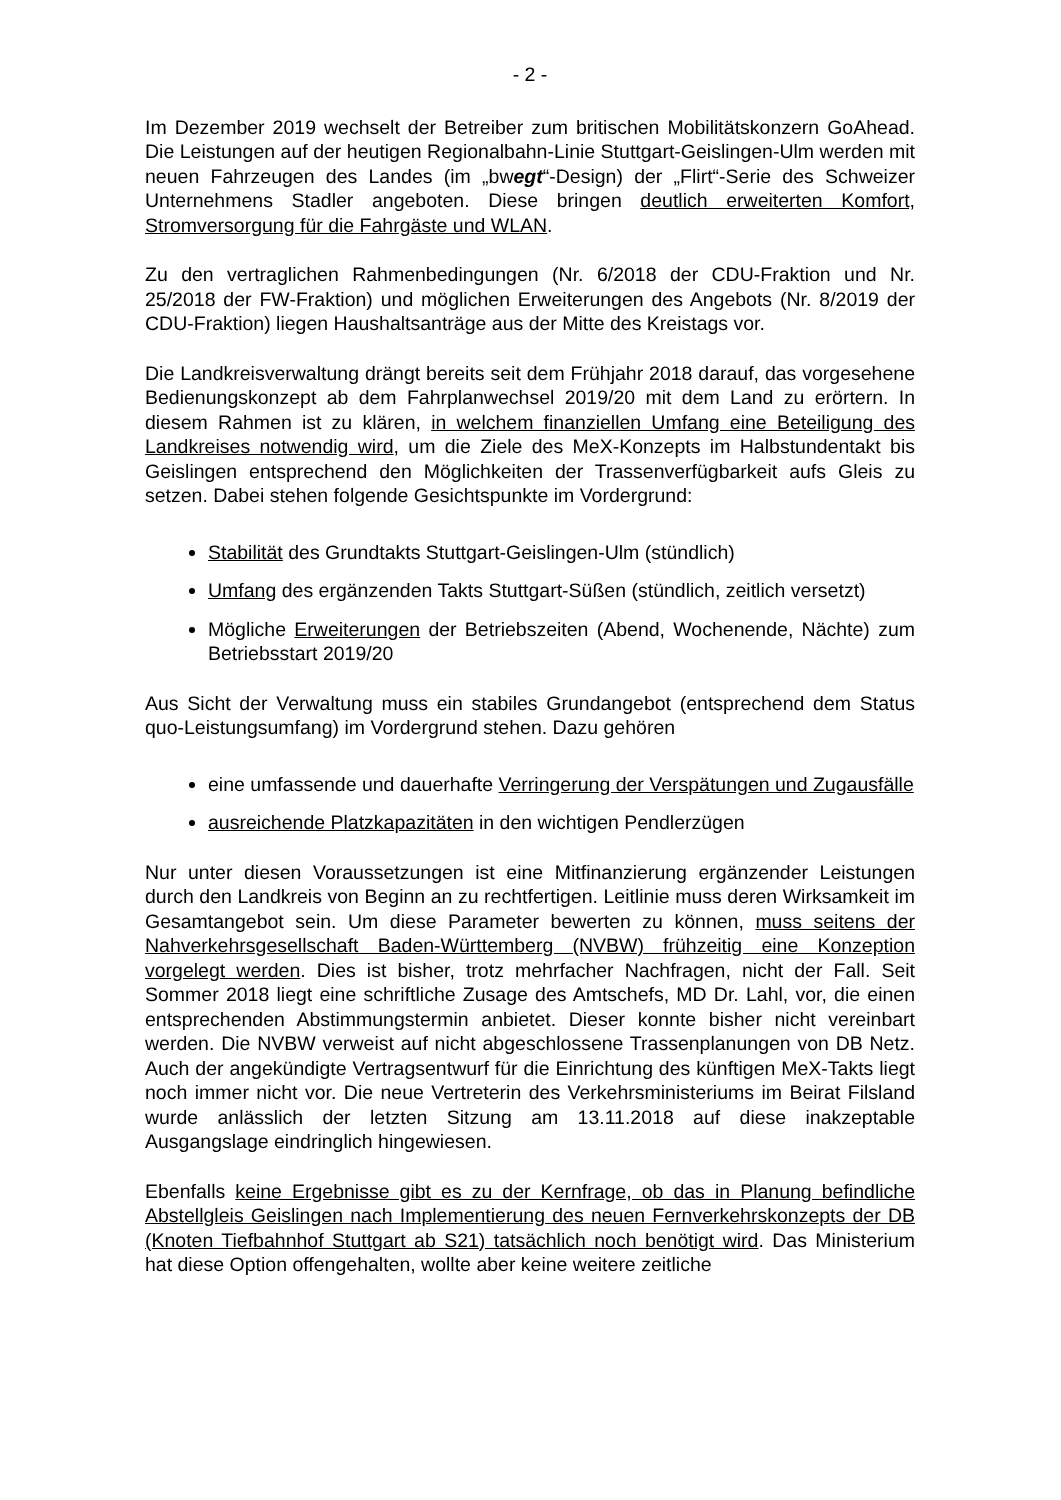- 2 -
Im Dezember 2019 wechselt der Betreiber zum britischen Mobilitätskonzern GoAhead. Die Leistungen auf der heutigen Regionalbahn-Linie Stuttgart-Geislingen-Ulm werden mit neuen Fahrzeugen des Landes (im „bwegt“-Design) der „Flirt“-Serie des Schweizer Unternehmens Stadler angeboten. Diese bringen deutlich erweiterten Komfort, Stromversorgung für die Fahrgäste und WLAN.
Zu den vertraglichen Rahmenbedingungen (Nr. 6/2018 der CDU-Fraktion und Nr. 25/2018 der FW-Fraktion) und möglichen Erweiterungen des Angebots (Nr. 8/2019 der CDU-Fraktion) liegen Haushaltsanträge aus der Mitte des Kreistags vor.
Die Landkreisverwaltung drängt bereits seit dem Frühjahr 2018 darauf, das vorgesehene Bedienungskonzept ab dem Fahrplanwechsel 2019/20 mit dem Land zu erörtern. In diesem Rahmen ist zu klären, in welchem finanziellen Umfang eine Beteiligung des Landkreises notwendig wird, um die Ziele des MeX-Konzepts im Halbstundentakt bis Geislingen entsprechend den Möglichkeiten der Trassenverfügbarkeit aufs Gleis zu setzen. Dabei stehen folgende Gesichtspunkte im Vordergrund:
Stabilität des Grundtakts Stuttgart-Geislingen-Ulm (stündlich)
Umfang des ergänzenden Takts Stuttgart-Süßen (stündlich, zeitlich versetzt)
Mögliche Erweiterungen der Betriebszeiten (Abend, Wochenende, Nächte) zum Betriebsstart 2019/20
Aus Sicht der Verwaltung muss ein stabiles Grundangebot (entsprechend dem Status quo-Leistungsumfang) im Vordergrund stehen. Dazu gehören
eine umfassende und dauerhafte Verringerung der Verspätungen und Zugausfälle
ausreichende Platzkapazitäten in den wichtigen Pendlerzügen
Nur unter diesen Voraussetzungen ist eine Mitfinanzierung ergänzender Leistungen durch den Landkreis von Beginn an zu rechtfertigen. Leitlinie muss deren Wirksamkeit im Gesamtangebot sein. Um diese Parameter bewerten zu können, muss seitens der Nahverkehrsgesellschaft Baden-Württemberg (NVBW) frühzeitig eine Konzeption vorgelegt werden. Dies ist bisher, trotz mehrfacher Nachfragen, nicht der Fall. Seit Sommer 2018 liegt eine schriftliche Zusage des Amtschefs, MD Dr. Lahl, vor, die einen entsprechenden Abstimmungstermin anbietet. Dieser konnte bisher nicht vereinbart werden. Die NVBW verweist auf nicht abgeschlossene Trassenplanungen von DB Netz. Auch der angekündigte Vertragsentwurf für die Einrichtung des künftigen MeX-Takts liegt noch immer nicht vor. Die neue Vertreterin des Verkehrsministeriums im Beirat Filsland wurde anlässlich der letzten Sitzung am 13.11.2018 auf diese inakzeptable Ausgangslage eindringlich hingewiesen.
Ebenfalls keine Ergebnisse gibt es zu der Kernfrage, ob das in Planung befindliche Abstellgleis Geislingen nach Implementierung des neuen Fernverkehrskonzepts der DB (Knoten Tiefbahnhof Stuttgart ab S21) tatsächlich noch benötigt wird. Das Ministerium hat diese Option offengehalten, wollte aber keine weitere zeitliche